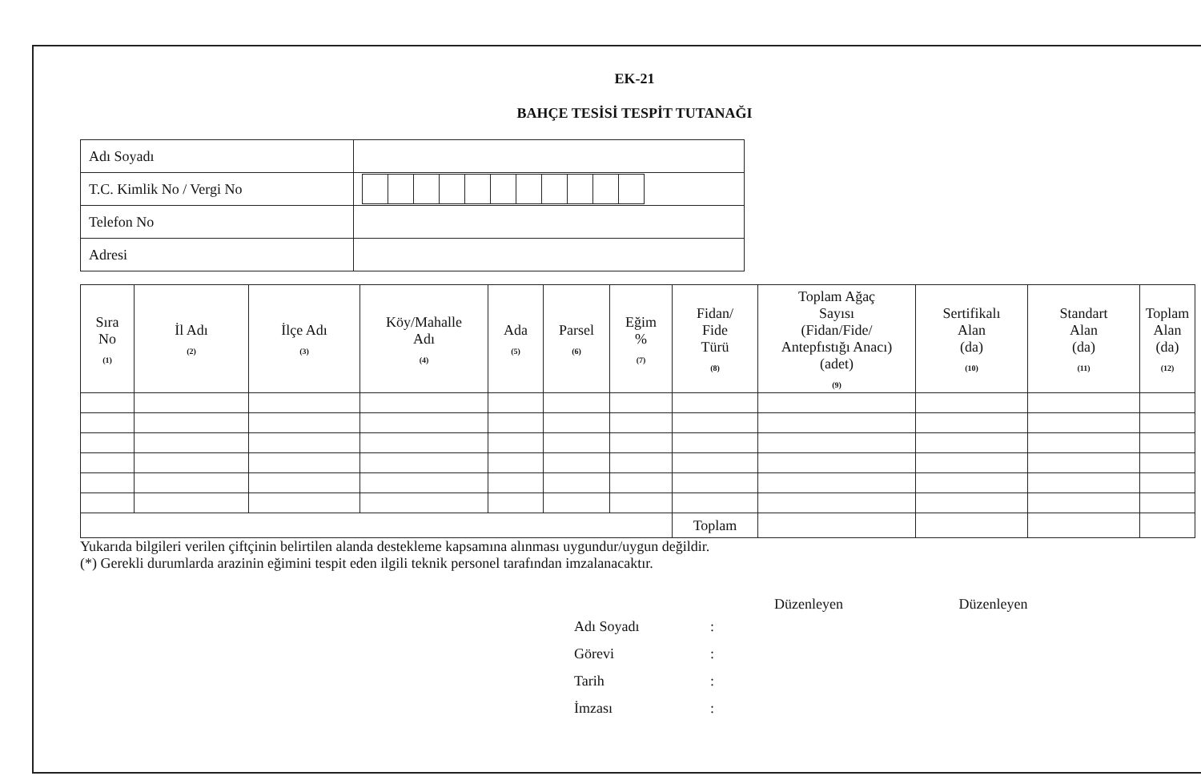EK-21
BAHÇE TESİSİ TESPİT TUTANAĞI
| Adı Soyadı | |
| T.C. Kimlik No / Vergi No | |
| Telefon No | |
| Adresi | |
| Sıra No (1) | İl Adı (2) | İlçe Adı (3) | Köy/Mahalle Adı (4) | Ada (5) | Parsel (6) | Eğim % (7) | Fidan/ Fide Türü (8) | Toplam Ağaç Sayısı (Fidan/Fide/ Antepfıstığı Anacı) (adet) (9) | Sertifikalı Alan (da) (10) | Standart Alan (da) (11) | Toplam Alan (da) (12) |
| --- | --- | --- | --- | --- | --- | --- | --- | --- | --- | --- | --- |
| | | | | | | | Toplam | | | | |
Yukarıda bilgileri verilen çiftçinin belirtilen alanda destekleme kapsamına alınması uygundur/uygun değildir.
(*) Gerekli durumlarda arazinin eğimini tespit eden ilgili teknik personel tarafından imzalanacaktır.
Düzenleyen Düzenleyen
| Adı Soyadı | : |
| Görevi | : |
| Tarih | : |
| İmzası | : |